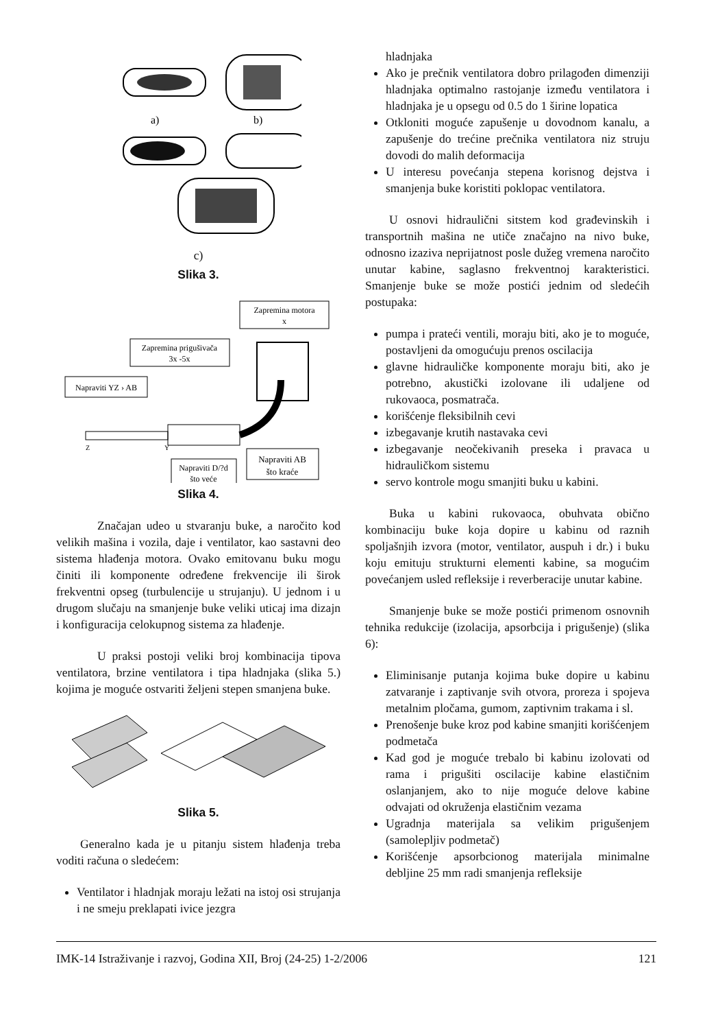a)
b)
c)
Slika 3.
Zapremina motora
x
Zapremina prigušivača
3x -5x
Napraviti YZ › AB
Napraviti D/?d
što veće
Napraviti AB
što kraće
Z
Y
Slika 4.
Značajan udeo u stvaranju buke, a naročito kod velikih mašina i vozila, daje i ventilator, kao sastavni deo sistema hlađenja motora. Ovako emitovanu buku mogu činiti ili komponente određene frekvencije ili širok frekventni opseg (turbulencije u strujanju). U jednom i u drugom slučaju na smanjenje buke veliki uticaj ima dizajn i konfiguracija celokupnog sistema za hlađenje.
U praksi postoji veliki broj kombinacija tipova ventilatora, brzine ventilatora i tipa hladnjaka (slika 5.) kojima je moguće ostvariti željeni stepen smanjena buke.
Slika 5.
Generalno kada je u pitanju sistem hlađenja treba voditi računa o sledećem:
Ventilator i hladnjak moraju ležati na istoj osi strujanja i ne smeju preklapati ivice jezgra
hladnjaka
Ako je prečnik ventilatora dobro prilagođen dimenziji hladnjaka optimalno rastojanje između ventilatora i hladnjaka je u opsegu od 0.5 do 1 širine lopatica
Otkloniti moguće zapušenje u dovodnom kanalu, a zapušenje do trećine prečnika ventilatora niz struju dovodi do malih deformacija
U interesu povećanja stepena korisnog dejstva i smanjenja buke koristiti poklopac ventilatora.
U osnovi hidraulični sitstem kod građevinskih i transportnih mašina ne utiče značajno na nivo buke, odnosno izaziva neprijatnost posle dužeg vremena naročito unutar kabine, saglasno frekventnoj karakteristici. Smanjenje buke se može postići jednim od sledećih postupaka:
pumpa i prateći ventili, moraju biti, ako je to moguće, postavljeni da omogućuju prenos oscilacija
glavne hidrauličke komponente moraju biti, ako je potrebno, akustički izolovane ili udaljene od rukovaoca, posmatrača.
korišćenje fleksibilnih cevi
izbegavanje krutih nastavaka cevi
izbegavanje neočekivanih preseka i pravaca u hidrauličkom sistemu
servo kontrole mogu smanjiti buku u kabini.
Buka u kabini rukovaoca, obuhvata obično kombinaciju buke koja dopire u kabinu od raznih spoljašnjih izvora (motor, ventilator, auspuh i dr.) i buku koju emituju strukturni elementi kabine, sa mogućim povećanjem usled refleksije i reverberacije unutar kabine.
Smanjenje buke se može postići primenom osnovnih tehnika redukcije (izolacija, apsorbcija i prigušenje) (slika 6):
Eliminisanje putanja kojima buke dopire u kabinu zatvaranje i zaptivanje svih otvora, proreza i spojeva metalnim pločama, gumom, zaptivnim trakama i sl.
Prenošenje buke kroz pod kabine smanjiti korišćenjem podmetača
Kad god je moguće trebalo bi kabinu izolovati od rama i prigušiti oscilacije kabine elastičnim oslanjanjem, ako to nije moguće delove kabine odvajati od okruženja elastičnim vezama
Ugradnja materijala sa velikim prigušenjem (samolepljiv podmetač)
Korišćenje apsorbcionog materijala minimalne debljine 25 mm radi smanjenja refleksije
IMK-14 Istraživanje i razvoj, Godina XII, Broj (24-25) 1-2/2006 121